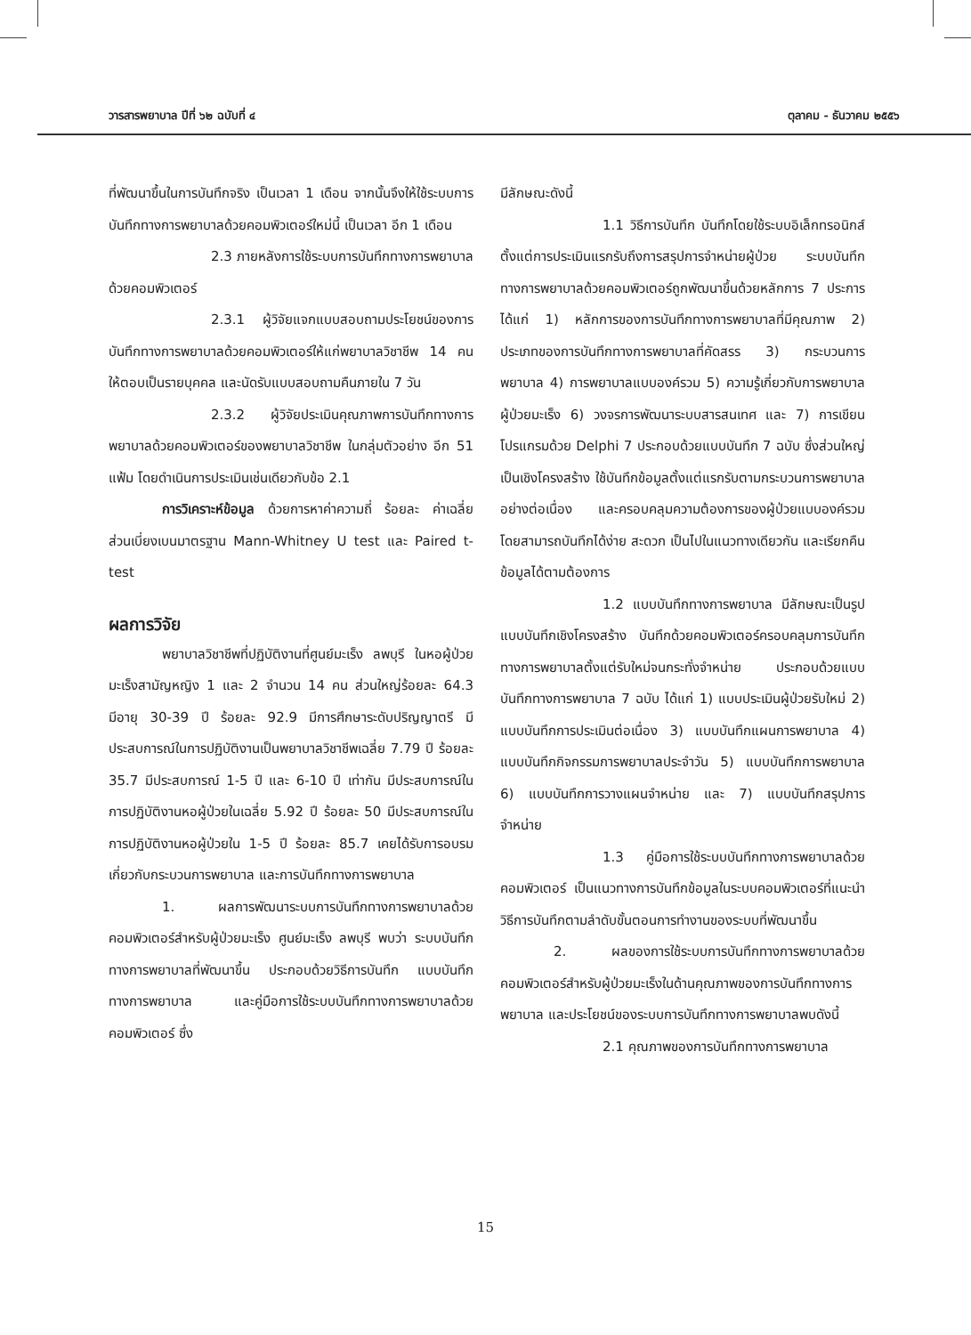วารสารพยาบาล ปีที่ ๖๒ ฉบับที่ ๔ ตุลาคม - ธันวาคม ๒๕๕๖
ที่พัฒนาขึ้นในการบันทึกจริง เป็นเวลา 1 เดือน จากนั้นจึงให้ใช้ระบบการบันทึกทางการพยาบาลด้วยคอมพิวเตอร์ใหม่นี้ เป็นเวลา อีก 1 เดือน
2.3 ภายหลังการใช้ระบบการบันทึกทางการพยาบาลด้วยคอมพิวเตอร์
2.3.1 ผู้วิจัยแจกแบบสอบถามประโยชน์ของการบันทึกทางการพยาบาลด้วยคอมพิวเตอร์ให้แก่พยาบาลวิชาชีพ 14 คน ให้ตอบเป็นรายบุคคล และนัดรับแบบสอบถามคืนภายใน 7 วัน
2.3.2 ผู้วิจัยประเมินคุณภาพการบันทึกทางการพยาบาลด้วยคอมพิวเตอร์ของพยาบาลวิชาชีพ ในกลุ่มตัวอย่าง อีก 51 แฟ้ม โดยดำเนินการประเมินเช่นเดียวกับข้อ 2.1
การวิเคราะห์ข้อมูล ด้วยการหาค่าความถี่ ร้อยละ ค่าเฉลี่ย ส่วนเบี่ยงเบนมาตรฐาน Mann-Whitney U test และ Paired t-test
ผลการวิจัย
พยาบาลวิชาชีพที่ปฏิบัติงานที่ศูนย์มะเร็ง ลพบุรี ในหอผู้ป่วยมะเร็งสามัญหญิง 1 และ 2 จำนวน 14 คน ส่วนใหญ่ร้อยละ 64.3 มีอายุ 30-39 ปี ร้อยละ 92.9 มีการศึกษาระดับปริญญาตรี มีประสบการณ์ในการปฏิบัติงานเป็นพยาบาลวิชาชีพเฉลี่ย 7.79 ปี ร้อยละ 35.7 มีประสบการณ์ 1-5 ปี และ 6-10 ปี เท่ากัน มีประสบการณ์ในการปฏิบัติงานหอผู้ป่วยในเฉลี่ย 5.92 ปี ร้อยละ 50 มีประสบการณ์ในการปฏิบัติงานหอผู้ป่วยใน 1-5 ปี ร้อยละ 85.7 เคยได้รับการอบรมเกี่ยวกับกระบวนการพยาบาล และการบันทึกทางการพยาบาล
1. ผลการพัฒนาระบบการบันทึกทางการพยาบาลด้วยคอมพิวเตอร์สำหรับผู้ป่วยมะเร็ง ศูนย์มะเร็ง ลพบุรี พบว่า ระบบบันทึกทางการพยาบาลที่พัฒนาขึ้น ประกอบด้วยวิธีการบันทึก แบบบันทึกทางการพยาบาล และคู่มือการใช้ระบบบันทึกทางการพยาบาลด้วยคอมพิวเตอร์ ซึ่ง
มีลักษณะดังนี้
1.1 วิธีการบันทึก บันทึกโดยใช้ระบบอิเล็กทรอนิกส์ตั้งแต่การประเมินแรกรับถึงการสรุปการจำหน่ายผู้ป่วย ระบบบันทึกทางการพยาบาลด้วยคอมพิวเตอร์ถูกพัฒนาขึ้นด้วยหลักการ 7 ประการ ได้แก่ 1) หลักการของการบันทึกทางการพยาบาลที่มีคุณภาพ 2) ประเภทของการบันทึกทางการพยาบาลที่คัดสรร 3) กระบวนการพยาบาล 4) การพยาบาลแบบองค์รวม 5) ความรู้เกี่ยวกับการพยาบาลผู้ป่วยมะเร็ง 6) วงจรการพัฒนาระบบสารสนเทศ และ 7) การเขียนโปรแกรมด้วย Delphi 7 ประกอบด้วยแบบบันทึก 7 ฉบับ ซึ่งส่วนใหญ่เป็นเชิงโครงสร้าง ใช้บันทึกข้อมูลตั้งแต่แรกรับตามกระบวนการพยาบาลอย่างต่อเนื่อง และครอบคลุมความต้องการของผู้ป่วยแบบองค์รวม โดยสามารถบันทึกได้ง่าย สะดวก เป็นไปในแนวทางเดียวกัน และเรียกคืนข้อมูลได้ตามต้องการ
1.2 แบบบันทึกทางการพยาบาล มีลักษณะเป็นรูปแบบบันทึกเชิงโครงสร้าง บันทึกด้วยคอมพิวเตอร์ครอบคลุมการบันทึกทางการพยาบาลตั้งแต่รับใหม่จนกระทั่งจำหน่าย ประกอบด้วยแบบบันทึกทางการพยาบาล 7 ฉบับ ได้แก่ 1) แบบประเมินผู้ป่วยรับใหม่ 2) แบบบันทึกการประเมินต่อเนื่อง 3) แบบบันทึกแผนการพยาบาล 4) แบบบันทึกกิจกรรมการพยาบาลประจำวัน 5) แบบบันทึกการพยาบาล 6) แบบบันทึกการวางแผนจำหน่าย และ 7) แบบบันทึกสรุปการจำหน่าย
1.3 คู่มือการใช้ระบบบันทึกทางการพยาบาลด้วยคอมพิวเตอร์ เป็นแนวทางการบันทึกข้อมูลในระบบคอมพิวเตอร์ที่แนะนำวิธีการบันทึกตามลำดับขั้นตอนการทำงานของระบบที่พัฒนาขึ้น
2. ผลของการใช้ระบบการบันทึกทางการพยาบาลด้วยคอมพิวเตอร์สำหรับผู้ป่วยมะเร็งในด้านคุณภาพของการบันทึกทางการพยาบาล และประโยชน์ของระบบการบันทึกทางการพยาบาลพบดังนี้
2.1 คุณภาพของการบันทึกทางการพยาบาล
15